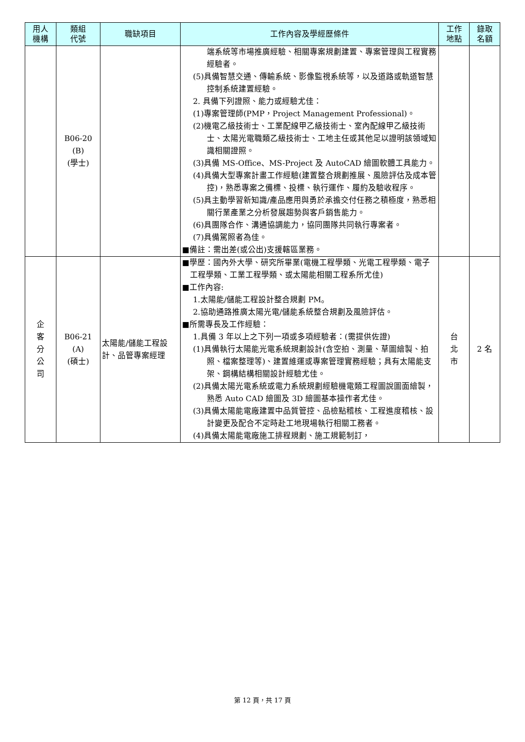| 用人 機構 | 類組 代號 | 職缺項目 | 工作內容及學經歷條件 | 工作 地點 | 錄取 名額 |
| --- | --- | --- | --- | --- | --- |
| | B06-20 (B) (學士) | | 端系統等市場推廣經驗、相關專案規劃建置、專案管理與工程實務經驗者。 (5)具備智慧交通、傳輸系統、影像監視系統等，以及道路或軌道智慧控制系統建置經驗。 2. 具備下列證照、能力或經驗尤佳： (1)專案管理師(PMP，Project Management Professional)。 (2)機電乙級技術士、工業配線甲乙級技術士、室內配線甲乙級技術士、太陽光電職類乙級技術士、工地主任或其他足以證明該領域知識相關證照。 (3)具備 MS-Office、MS-Project 及 AutoCAD 繪圖軟體工具能力。 (4)具備大型專案計畫工作經驗(建置整合規劃推展、風險評估及成本管控)，熟悉專案之備標、投標、執行運作、履約及驗收程序。 (5)具主動學習新知識/產品應用與勇於承擔交付任務之積極度，熟悉相關行業產業之分析發展趨勢與客戶銷售能力。 (6)具團隊合作、溝通協調能力，協同團隊共同執行專案者。 (7)具備駕照者為佳。 ■備註：需出差(或公出)支援轄區業務。 | | |
| 企 客 分 公 司 | B06-21 (A) (碩士) | 太陽能/儲能工程設計、品管專案經理 | ■學歷：國內外大學、研究所畢業(電機工程學類、光電工程學類、電子工程學類、工業工程學類、或太陽能相關工程系所尤佳) ■工作內容: 1.太陽能/儲能工程設計整合規劃 PM。 2.協助通路推廣太陽光電/儲能系統整合規劃及風險評估。 ■所需專長及工作經驗： 1.具備 3 年以上之下列一項或多項經驗者：(需提供佐證) (1)具備執行太陽能光電系統規劃設計(含空拍、測量、草圖繪製、拍照、檔案整理等)、建置維運或專案管理實務經驗；具有太陽能支架、鋼構結構相關設計經驗尤佳。 (2)具備太陽光電系統或電力系統規劃經驗機電類工程圖說圖面繪製，熟悉 Auto CAD 繪圖及 3D 繪圖基本操作者尤佳。 (3)具備太陽能電廠建置中品質管控、品檢點稽核、工程進度稽核、設計變更及配合不定時赴工地現場執行相關工務者。 (4)具備太陽能電廠施工排程規劃、施工規範制訂， | 台 北 市 | 2 名 |
第 12 頁，共 17 頁